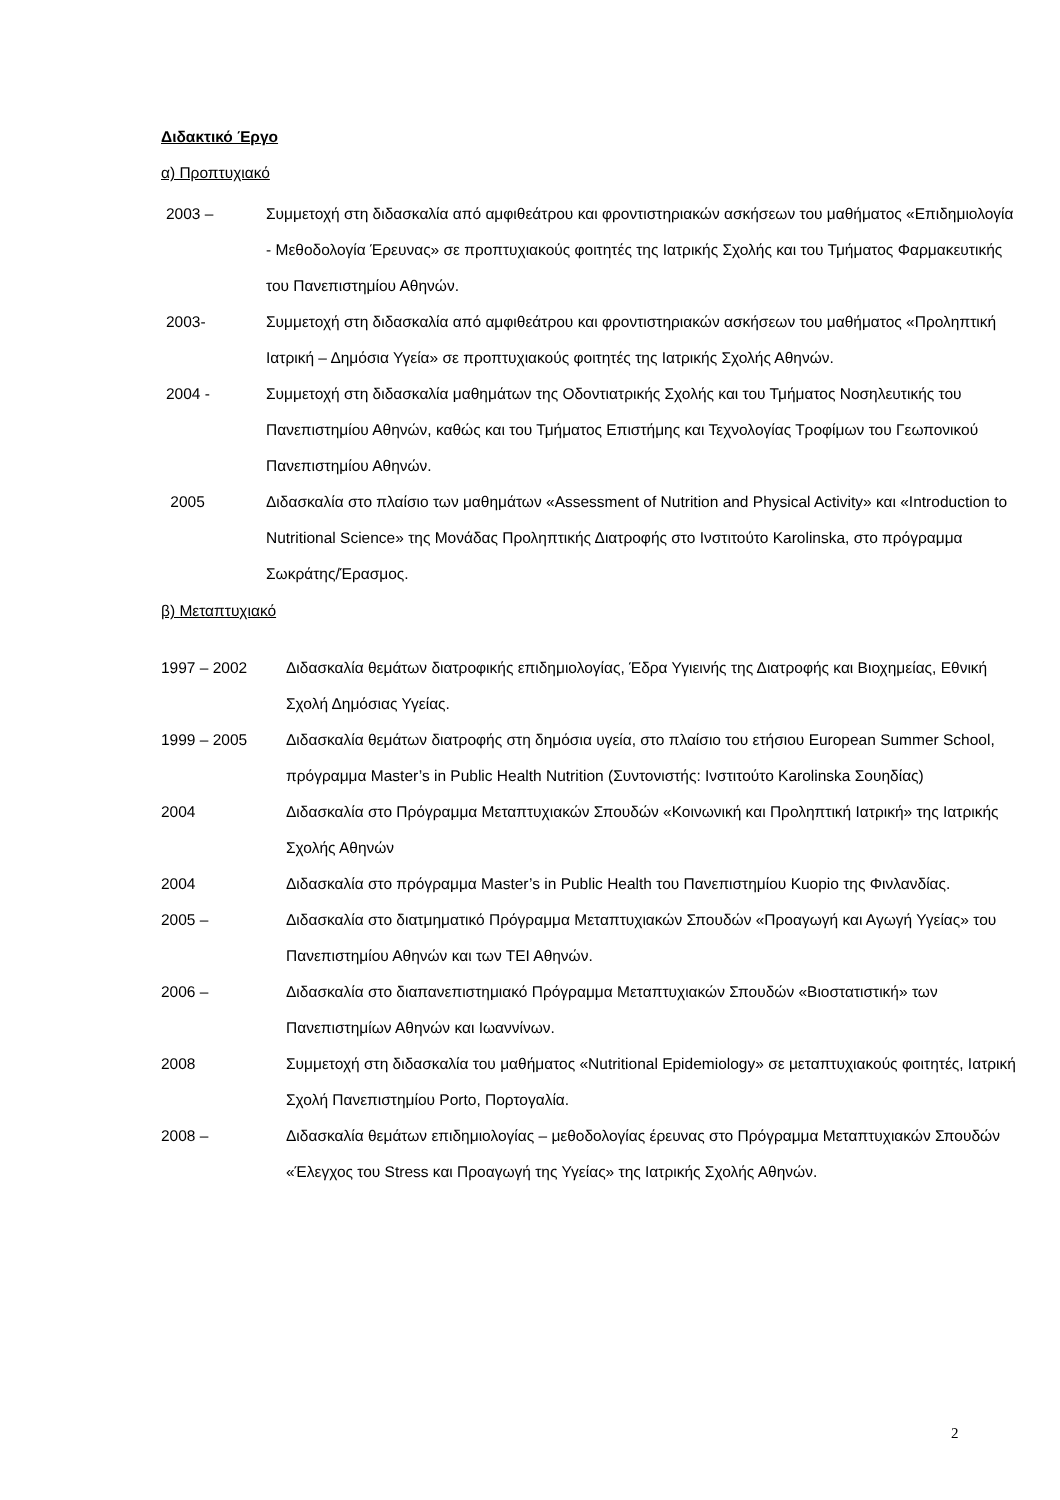Διδακτικό Έργο
α) Προπτυχιακό
2003 – Συμμετοχή στη διδασκαλία από αμφιθεάτρου και φροντιστηριακών ασκήσεων του μαθήματος «Επιδημιολογία - Μεθοδολογία Έρευνας» σε προπτυχιακούς φοιτητές της Ιατρικής Σχολής και του Τμήματος Φαρμακευτικής του Πανεπιστημίου Αθηνών.
2003- Συμμετοχή στη διδασκαλία από αμφιθεάτρου και φροντιστηριακών ασκήσεων του μαθήματος «Προληπτική Ιατρική – Δημόσια Υγεία» σε προπτυχιακούς φοιτητές της Ιατρικής Σχολής Αθηνών.
2004 - Συμμετοχή στη διδασκαλία μαθημάτων της Οδοντιατρικής Σχολής και του Τμήματος Νοσηλευτικής του Πανεπιστημίου Αθηνών, καθώς και του Τμήματος Επιστήμης και Τεχνολογίας Τροφίμων του Γεωπονικού Πανεπιστημίου Αθηνών.
2005 Διδασκαλία στο πλαίσιο των μαθημάτων «Assessment of Nutrition and Physical Activity» και «Introduction to Nutritional Science» της Μονάδας Προληπτικής Διατροφής στο Ινστιτούτο Karolinska, στο πρόγραμμα Σωκράτης/Έρασμος.
β) Μεταπτυχιακό
1997 – 2002 Διδασκαλία θεμάτων διατροφικής επιδημιολογίας, Έδρα Υγιεινής της Διατροφής και Βιοχημείας, Εθνική Σχολή Δημόσιας Υγείας.
1999 – 2005 Διδασκαλία θεμάτων διατροφής στη δημόσια υγεία, στο πλαίσιο του ετήσιου European Summer School, πρόγραμμα Master’s in Public Health Nutrition (Συντονιστής: Ινστιτούτο Karolinska Σουηδίας)
2004 Διδασκαλία στο Πρόγραμμα Μεταπτυχιακών Σπουδών «Κοινωνική και Προληπτική Ιατρική» της Ιατρικής Σχολής Αθηνών
2004 Διδασκαλία στο πρόγραμμα Master’s in Public Health του Πανεπιστημίου Kuopio της Φινλανδίας.
2005 – Διδασκαλία στο διατμηματικό Πρόγραμμα Μεταπτυχιακών Σπουδών «Προαγωγή και Αγωγή Υγείας» του Πανεπιστημίου Αθηνών και των ΤΕΙ Αθηνών.
2006 – Διδασκαλία στο διαπανεπιστημιακό Πρόγραμμα Μεταπτυχιακών Σπουδών «Βιοστατιστική» των Πανεπιστημίων Αθηνών και Ιωαννίνων.
2008 Συμμετοχή στη διδασκαλία του μαθήματος «Nutritional Epidemiology» σε μεταπτυχιακούς φοιτητές, Ιατρική Σχολή Πανεπιστημίου Porto, Πορτογαλία.
2008 – Διδασκαλία θεμάτων επιδημιολογίας – μεθοδολογίας έρευνας στο Πρόγραμμα Μεταπτυχιακών Σπουδών «Έλεγχος του Stress και Προαγωγή της Υγείας» της Ιατρικής Σχολής Αθηνών.
2